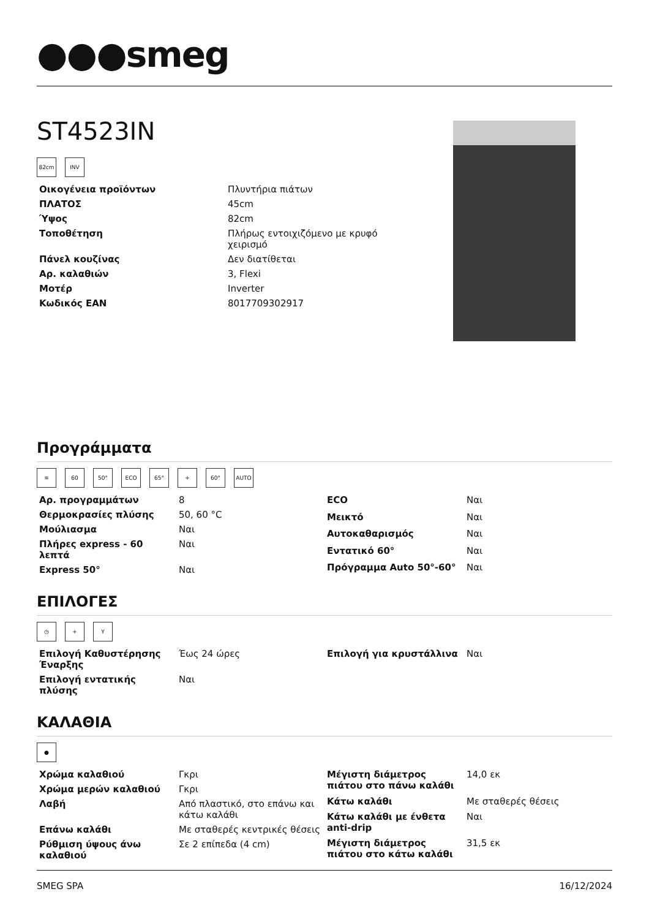●●●smeg
ST4523IN
82cm INV
| Οικογένεια προϊόντων | Πλυντήρια πιάτων |
| ΠΛΑΤΟΣ | 45cm |
| Ύψος | 82cm |
| Τοποθέτηση | Πλήρως εντοιχιζόμενο με κρυφό χειρισμό |
| Πάνελ κουζίνας | Δεν διατίθεται |
| Αρ. καλαθιών | 3, Flexi |
| Μοτέρ | Inverter |
| Κωδικός ΕΑΝ | 8017709302917 |
Προγράμματα
≋ 60 50° ECO 65° + 60° AUTO
| Αρ. προγραμμάτων | 8 |
| Θερμοκρασίες πλύσης | 50, 60 °C |
| Μούλιασμα | Ναι |
| Πλήρες express - 60 λεπτά | Ναι |
| Express 50° | Ναι |
| ECO | Ναι |
| Μεικτό | Ναι |
| Αυτοκαθαρισμός | Ναι |
| Εντατικό 60° | Ναι |
| Πρόγραμμα Auto 50°-60° | Ναι |
ΕΠΙΛΟΓΕΣ
◷ + Y
| Επιλογή Καθυστέρησης Έναρξης | Έως 24 ώρες |
| Επιλογή εντατικής πλύσης | Ναι |
| Επιλογή για κρυστάλλινα | Ναι |
ΚΑΛΑΘΙΑ
●
| Χρώμα καλαθιού | Γκρι |
| Χρώμα μερών καλαθιού | Γκρι |
| Λαβή | Από πλαστικό, στο επάνω και κάτω καλάθι |
| Επάνω καλάθι | Με σταθερές κεντρικές θέσεις |
| Ρύθμιση ύψους άνω καλαθιού | Σε 2 επίπεδα (4 cm) |
| Μέγιστη διάμετρος πιάτου στο πάνω καλάθι | 14,0 εκ |
| Κάτω καλάθι | Με σταθερές θέσεις |
| Κάτω καλάθι με ένθετα anti-drip | Ναι |
| Μέγιστη διάμετρος πιάτου στο κάτω καλάθι | 31,5 εκ |
SMEG SPA 16/12/2024